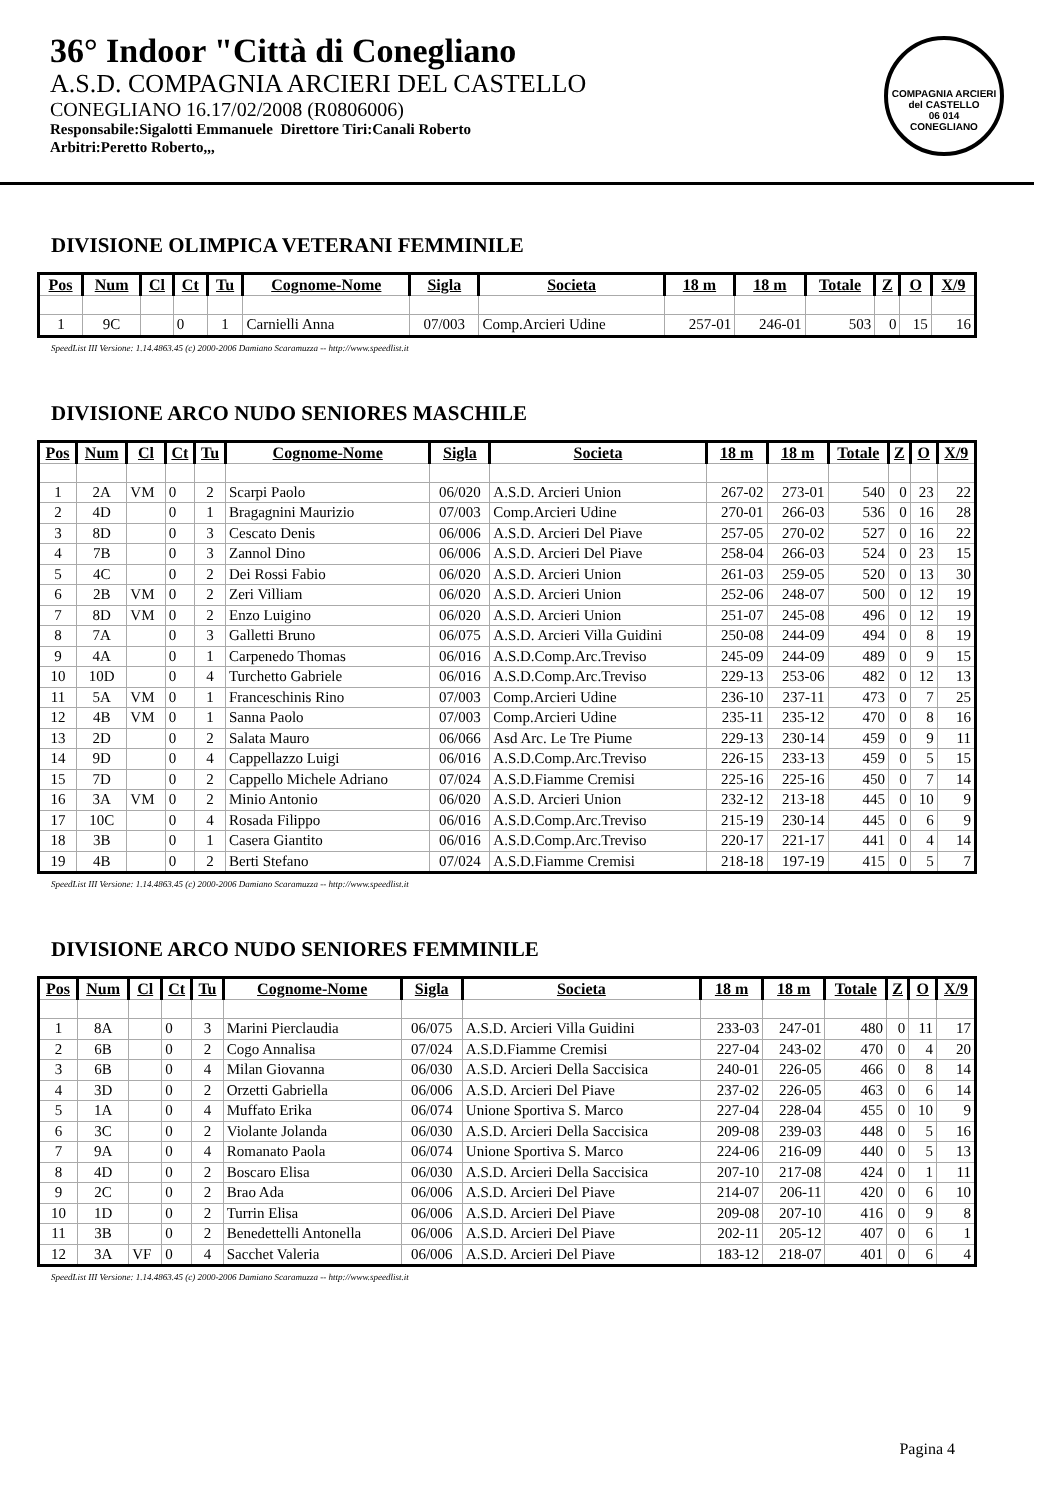36° Indoor "Città di Conegliano
A.S.D. COMPAGNIA ARCIERI DEL CASTELLO
CONEGLIANO 16.17/02/2008 (R0806006)
Responsabile:Sigalotti Emmanuele Direttore Tiri:Canali Roberto
Arbitri:Peretto Roberto,,,
COMPAGNIA ARCIERI del CASTELLO
06 014
CONEGLIANO
DIVISIONE OLIMPICA VETERANI FEMMINILE
| Pos | Num | Cl | Ct | Tu | Cognome-Nome | Sigla | Societa | 18 m | 18 m | Totale | Z | O | X/9 |
| --- | --- | --- | --- | --- | --- | --- | --- | --- | --- | --- | --- | --- | --- |
| 1 | 9C | | 0 | 1 | Carnielli Anna | 07/003 | Comp.Arcieri Udine | 257-01 | 246-01 | 503 | 0 | 15 | 16 |
SpeedList III Versione: 1.14.4863.45 (c) 2000-2006 Damiano Scaramuzza -- http://www.speedlist.it
DIVISIONE ARCO NUDO SENIORES MASCHILE
| Pos | Num | Cl | Ct | Tu | Cognome-Nome | Sigla | Societa | 18 m | 18 m | Totale | Z | O | X/9 |
| --- | --- | --- | --- | --- | --- | --- | --- | --- | --- | --- | --- | --- | --- |
| 1 | 2A | VM | 0 | 2 | Scarpi Paolo | 06/020 | A.S.D. Arcieri Union | 267-02 | 273-01 | 540 | 0 | 23 | 22 |
| 2 | 4D | | 0 | 1 | Bragagnini Maurizio | 07/003 | Comp.Arcieri Udine | 270-01 | 266-03 | 536 | 0 | 16 | 28 |
| 3 | 8D | | 0 | 3 | Cescato Denis | 06/006 | A.S.D. Arcieri Del Piave | 257-05 | 270-02 | 527 | 0 | 16 | 22 |
| 4 | 7B | | 0 | 3 | Zannol Dino | 06/006 | A.S.D. Arcieri Del Piave | 258-04 | 266-03 | 524 | 0 | 23 | 15 |
| 5 | 4C | | 0 | 2 | Dei Rossi Fabio | 06/020 | A.S.D. Arcieri Union | 261-03 | 259-05 | 520 | 0 | 13 | 30 |
| 6 | 2B | VM | 0 | 2 | Zeri Villiam | 06/020 | A.S.D. Arcieri Union | 252-06 | 248-07 | 500 | 0 | 12 | 19 |
| 7 | 8D | VM | 0 | 2 | Enzo Luigino | 06/020 | A.S.D. Arcieri Union | 251-07 | 245-08 | 496 | 0 | 12 | 19 |
| 8 | 7A | | 0 | 3 | Galletti Bruno | 06/075 | A.S.D. Arcieri Villa Guidini | 250-08 | 244-09 | 494 | 0 | 8 | 19 |
| 9 | 4A | | 0 | 1 | Carpenedo Thomas | 06/016 | A.S.D.Comp.Arc.Treviso | 245-09 | 244-09 | 489 | 0 | 9 | 15 |
| 10 | 10D | | 0 | 4 | Turchetto Gabriele | 06/016 | A.S.D.Comp.Arc.Treviso | 229-13 | 253-06 | 482 | 0 | 12 | 13 |
| 11 | 5A | VM | 0 | 1 | Franceschinis Rino | 07/003 | Comp.Arcieri Udine | 236-10 | 237-11 | 473 | 0 | 7 | 25 |
| 12 | 4B | VM | 0 | 1 | Sanna Paolo | 07/003 | Comp.Arcieri Udine | 235-11 | 235-12 | 470 | 0 | 8 | 16 |
| 13 | 2D | | 0 | 2 | Salata Mauro | 06/066 | Asd Arc. Le Tre Piume | 229-13 | 230-14 | 459 | 0 | 9 | 11 |
| 14 | 9D | | 0 | 4 | Cappellazzo Luigi | 06/016 | A.S.D.Comp.Arc.Treviso | 226-15 | 233-13 | 459 | 0 | 5 | 15 |
| 15 | 7D | | 0 | 2 | Cappello Michele Adriano | 07/024 | A.S.D.Fiamme Cremisi | 225-16 | 225-16 | 450 | 0 | 7 | 14 |
| 16 | 3A | VM | 0 | 2 | Minio Antonio | 06/020 | A.S.D. Arcieri Union | 232-12 | 213-18 | 445 | 0 | 10 | 9 |
| 17 | 10C | | 0 | 4 | Rosada Filippo | 06/016 | A.S.D.Comp.Arc.Treviso | 215-19 | 230-14 | 445 | 0 | 6 | 9 |
| 18 | 3B | | 0 | 1 | Casera Giantito | 06/016 | A.S.D.Comp.Arc.Treviso | 220-17 | 221-17 | 441 | 0 | 4 | 14 |
| 19 | 4B | | 0 | 2 | Berti Stefano | 07/024 | A.S.D.Fiamme Cremisi | 218-18 | 197-19 | 415 | 0 | 5 | 7 |
SpeedList III Versione: 1.14.4863.45 (c) 2000-2006 Damiano Scaramuzza -- http://www.speedlist.it
DIVISIONE ARCO NUDO SENIORES FEMMINILE
| Pos | Num | Cl | Ct | Tu | Cognome-Nome | Sigla | Societa | 18 m | 18 m | Totale | Z | O | X/9 |
| --- | --- | --- | --- | --- | --- | --- | --- | --- | --- | --- | --- | --- | --- |
| 1 | 8A | | 0 | 3 | Marini Pierclaudia | 06/075 | A.S.D. Arcieri Villa Guidini | 233-03 | 247-01 | 480 | 0 | 11 | 17 |
| 2 | 6B | | 0 | 2 | Cogo Annalisa | 07/024 | A.S.D.Fiamme Cremisi | 227-04 | 243-02 | 470 | 0 | 4 | 20 |
| 3 | 6B | | 0 | 4 | Milan Giovanna | 06/030 | A.S.D. Arcieri Della Saccisica | 240-01 | 226-05 | 466 | 0 | 8 | 14 |
| 4 | 3D | | 0 | 2 | Orzetti Gabriella | 06/006 | A.S.D. Arcieri Del Piave | 237-02 | 226-05 | 463 | 0 | 6 | 14 |
| 5 | 1A | | 0 | 4 | Muffato Erika | 06/074 | Unione Sportiva S. Marco | 227-04 | 228-04 | 455 | 0 | 10 | 9 |
| 6 | 3C | | 0 | 2 | Violante Jolanda | 06/030 | A.S.D. Arcieri Della Saccisica | 209-08 | 239-03 | 448 | 0 | 5 | 16 |
| 7 | 9A | | 0 | 4 | Romanato Paola | 06/074 | Unione Sportiva S. Marco | 224-06 | 216-09 | 440 | 0 | 5 | 13 |
| 8 | 4D | | 0 | 2 | Boscaro Elisa | 06/030 | A.S.D. Arcieri Della Saccisica | 207-10 | 217-08 | 424 | 0 | 1 | 11 |
| 9 | 2C | | 0 | 2 | Brao Ada | 06/006 | A.S.D. Arcieri Del Piave | 214-07 | 206-11 | 420 | 0 | 6 | 10 |
| 10 | 1D | | 0 | 2 | Turrin Elisa | 06/006 | A.S.D. Arcieri Del Piave | 209-08 | 207-10 | 416 | 0 | 9 | 8 |
| 11 | 3B | | 0 | 2 | Benedettelli Antonella | 06/006 | A.S.D. Arcieri Del Piave | 202-11 | 205-12 | 407 | 0 | 6 | 1 |
| 12 | 3A | VF | 0 | 4 | Sacchet Valeria | 06/006 | A.S.D. Arcieri Del Piave | 183-12 | 218-07 | 401 | 0 | 6 | 4 |
SpeedList III Versione: 1.14.4863.45 (c) 2000-2006 Damiano Scaramuzza -- http://www.speedlist.it
Pagina 4